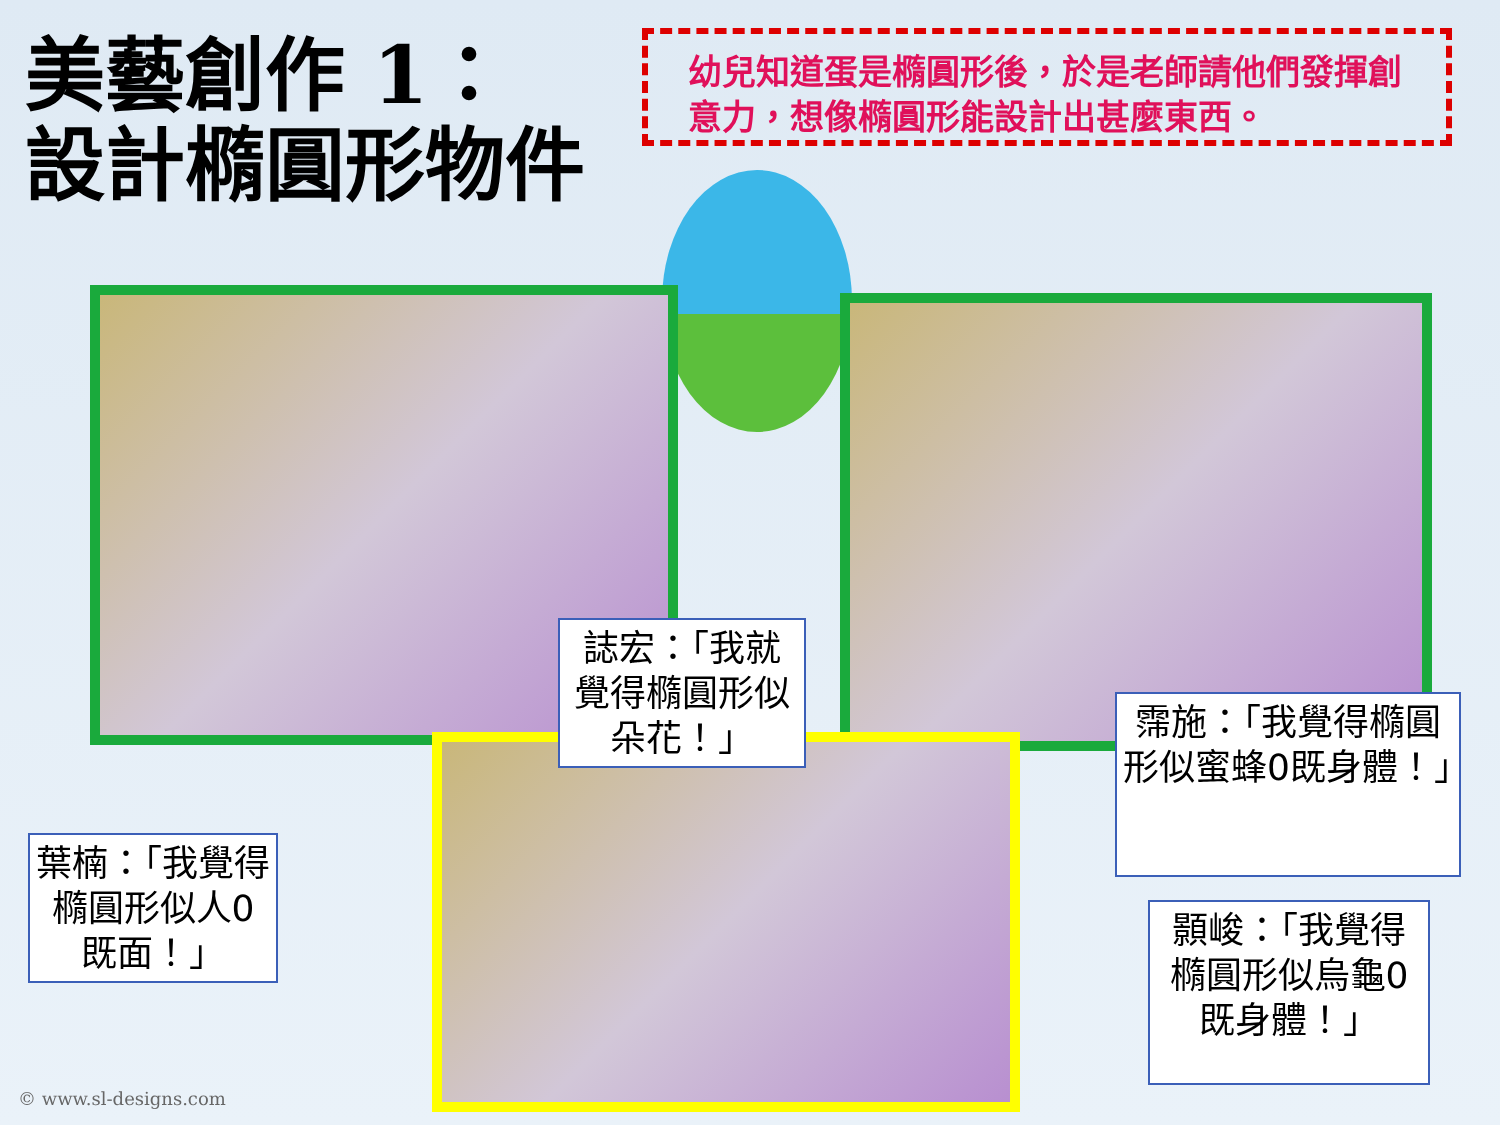美藝創作 1：
設計橢圓形物件
幼兒知道蛋是橢圓形後，於是老師請他們發揮創意力，想像橢圓形能設計出甚麼東西。
誌宏：「我就覺得橢圓形似朵花！」
霈施：「我覺得橢圓形似蜜蜂0既身體！」
葉楠：「我覺得橢圓形似人0既面！」
顥峻：「我覺得橢圓形似烏龜0既身體！」
© www.sl-designs.com